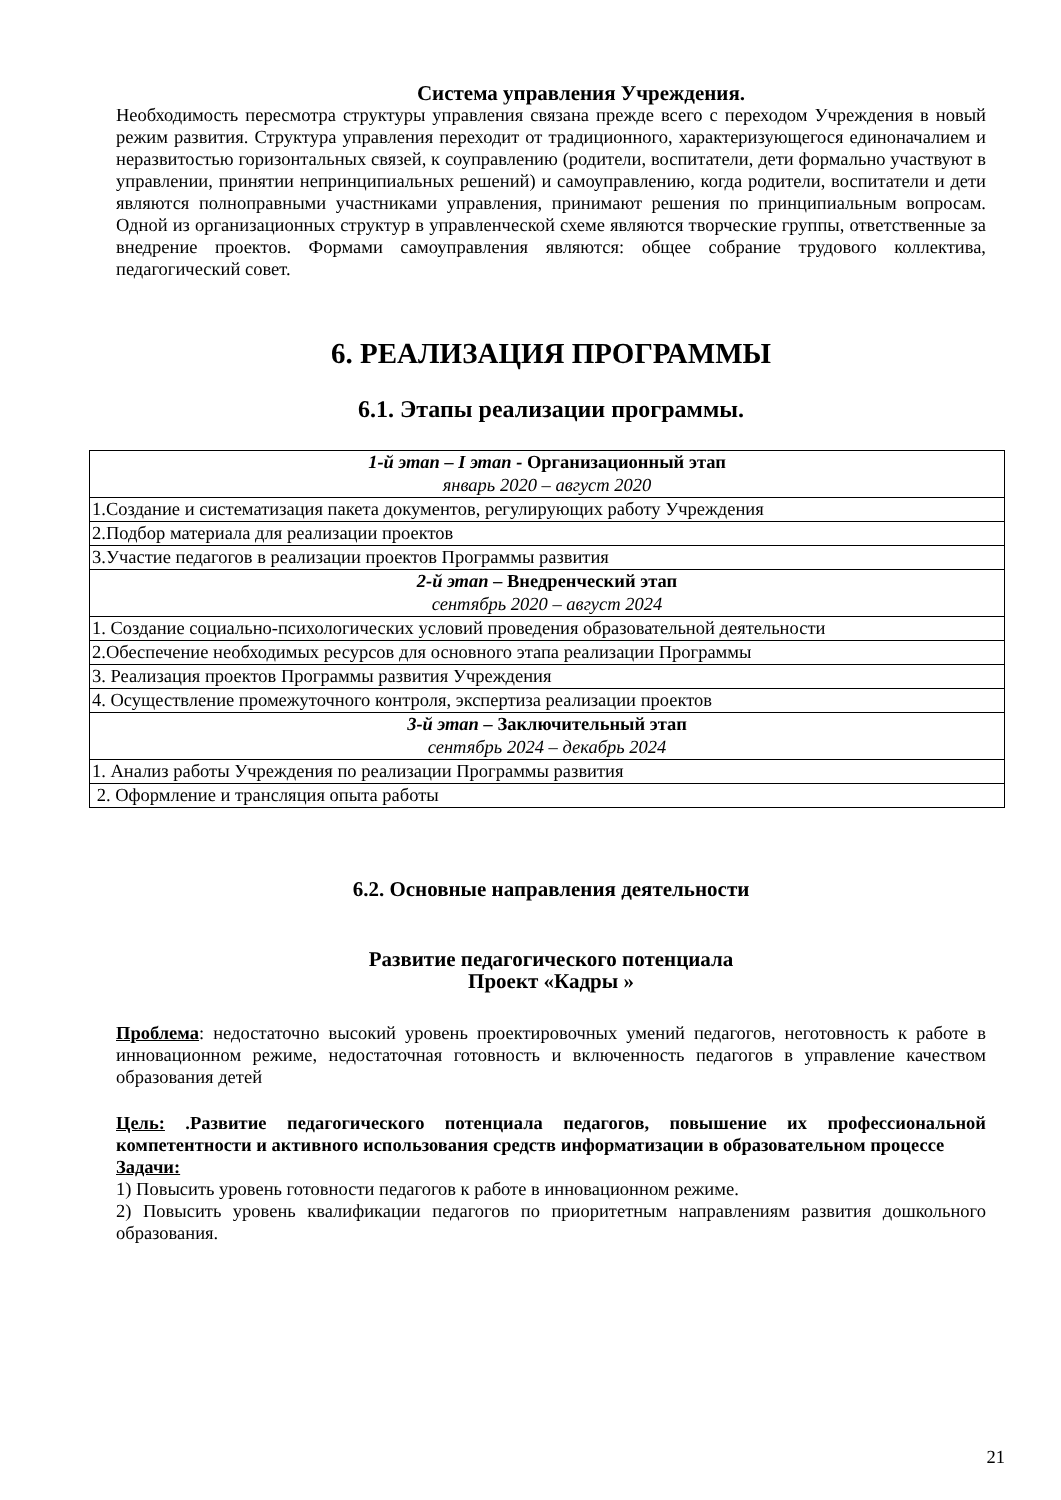Система управления Учреждения.
Необходимость пересмотра структуры управления связана прежде всего с переходом Учреждения в новый режим развития. Структура управления переходит от традиционного, характеризующегося единоначалием и неразвитостью горизонтальных связей, к соуправлению (родители, воспитатели, дети формально участвуют в управлении, принятии непринципиальных решений) и самоуправлению, когда родители, воспитатели и дети являются полноправными участниками управления, принимают решения по принципиальным вопросам. Одной из организационных структур в управленческой схеме являются творческие группы, ответственные за внедрение проектов. Формами самоуправления являются: общее собрание трудового коллектива, педагогический совет.
6. РЕАЛИЗАЦИЯ ПРОГРАММЫ
6.1. Этапы реализации программы.
| 1-й этап – I этап - Организационный этап январь 2020 – август 2020 |
| 1.Создание и систематизация пакета документов, регулирующих работу Учреждения |
| 2.Подбор материала для реализации проектов |
| 3.Участие педагогов в реализации проектов Программы развития |
| 2-й этап – Внедренческий этап сентябрь 2020 – август 2024 |
| 1. Создание социально-психологических условий проведения образовательной деятельности |
| 2.Обеспечение необходимых ресурсов для основного этапа реализации Программы |
| 3. Реализация проектов Программы развития Учреждения |
| 4. Осуществление промежуточного контроля, экспертиза реализации проектов |
| 3-й этап – Заключительный этап сентябрь 2024 – декабрь 2024 |
| 1. Анализ работы Учреждения по реализации Программы развития |
| 2. Оформление и трансляция опыта работы |
6.2. Основные направления деятельности
Развитие педагогического потенциала
Проект «Кадры »
Проблема: недостаточно высокий уровень проектировочных умений педагогов, неготовность к работе в инновационном режиме, недостаточная готовность и включенность педагогов в управление качеством образования детей
Цель: .Развитие педагогического потенциала педагогов, повышение их профессиональной компетентности и активного использования средств информатизации в образовательном процессе
Задачи:
1) Повысить уровень готовности педагогов к работе в инновационном режиме.
2) Повысить уровень квалификации педагогов по приоритетным направлениям развития дошкольного образования.
21